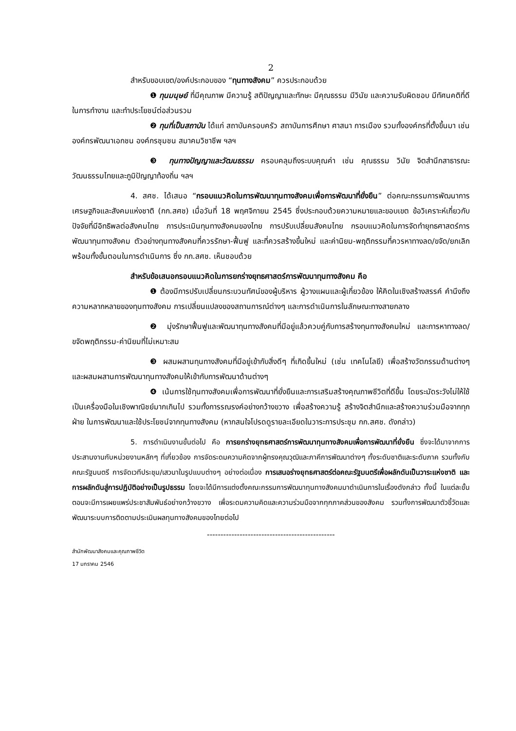2
สำหรับขอบเขต/องค์ประกอบของ “ทุนทางสังคม” ควรประกอบด้วย
❶ ทุนมนุษย์ ที่มีคุณภาพ มีความรู้ สติปัญญาและทักษะ มีคุณธรรม มีวินัย และความรับผิดชอบ มีทัศนคติที่ดีในการทำงาน และทำประโยชน์ต่อส่วนรวม
❷ ทุนที่เป็นสถาบัน ได้แก่ สถาบันครอบครัว สถาบันการศึกษา ศาสนา การเมือง รวมทั้งองค์กรที่ตั้งขึ้นมา เช่น องค์กรพัฒนาเอกชน องค์กรชุมชน สมาคมวิชาชีพ ฯลฯ
❸ ทุนทางปัญญาและวัฒนธรรม ครอบคลุมถึงระบบคุณค่า เช่น คุณธรรม วินัย จิตสำนึกสาธารณะ วัฒนธรรมไทยและภูมิปัญญาท้องถิ่น ฯลฯ
4. สศช. ได้เสนอ “กรอบแนวคิดในการพัฒนาทุนทางสังคมเพื่อการพัฒนาที่ยั่งยืน” ต่อคณะกรรมการพัฒนาการเศรษฐกิจและสังคมแห่งชาติ (กก.สศช) เมื่อวันที่ 18 พฤศจิกายน 2545 ซึ่งประกอบด้วยความหมายและขอบเขต ข้อวิเคราะห์เกี่ยวกับปัจจัยที่มีอิทธิพลต่อสังคมไทย การประเมินทุนทางสังคมของไทย การปรับเปลี่ยนสังคมไทย กรอบแนวคิดในการจัดทำยุทธศาสตร์การพัฒนาทุนทางสังคม ตัวอย่างทุนทางสังคมที่ควรรักษา-ฟื้นฟู และที่ควรสร้างขึ้นใหม่ และค่านิยม-พฤติกรรมที่ควรหาทางลด/ขจัด/ยกเลิก พร้อมทั้งขั้นตอนในการดำเนินการ ซึ่ง กก.สศช. เห็นชอบด้วย
สำหรับข้อเสนอกรอบแนวคิดในการยกร่างยุทธศาสตร์การพัฒนาทุนทางสังคม คือ
❶ ต้องมีการปรับเปลี่ยนกระบวนทัศน์ของผู้บริหาร ผู้วางแผนและผู้เกี่ยวข้อง ให้คิดในเชิงสร้างสรรค์ คำนึงถึงความหลากหลายของทุนทางสังคม การเปลี่ยนแปลงของสถานการณ์ต่างๆ และการดำเนินการในลักษณะทางสายกลาง
❷ มุ่งรักษาฟื้นฟูและพัฒนาทุนทางสังคมที่มีอยู่แล้วควบคู่กับการสร้างทุนทางสังคมใหม่ และการหาทางลด/ขจัดพฤติกรรม-ค่านิยมที่ไม่เหมาะสม
❸ ผสมผสานทุนทางสังคมที่มีอยู่เข้ากับสิ่งดีๆ ที่เกิดขึ้นใหม่ (เช่น เทคโนโลยี) เพื่อสร้างวัตกรรมด้านต่างๆ และผสมผสานการพัฒนาทุนทางสังคมให้เข้ากับการพัฒนาด้านต่างๆ
❹ เน้นการใช้ทุนทางสังคมเพื่อการพัฒนาที่ยั่งยืนและการเสริมสร้างคุณภาพชีวิตที่ดีขึ้น โดยระมัดระวังไม่ให้ใช้เป็นเครื่องมือในเชิงพาณิชย์มากเกินไป รวมทั้งการรณรงค์อย่างกว้างขวาง เพื่อสร้างความรู้ สร้างจิตสำนึกและสร้างความร่วมมือจากทุกฝ่าย ในการพัฒนาและใช้ประโยชน์จากทุนทางสังคม (หากสนใจโปรดดูรายละเอียดในวาระการประชุม กก.สศช. ดังกล่าว)
5. การดำเนินงานขั้นต่อไป คือ การยกร่างยุทธศาสตร์การพัฒนาทุนทางสังคมเพื่อการพัฒนาที่ยั่งยืน ซึ่งจะได้มาจากการประสานงานกับหน่วยงานหลักๆ ที่เกี่ยวข้อง การจัดระดมความคิดจากผู้ทรงคุณวุฒิและภาคีการพัฒนาต่างๆ ทั้งระดับชาติและระดับภาค รวมทั้งกับคณะรัฐมนตรี การจัดเวทีประชุม/เสวนาในรูปแบบต่างๆ อย่างต่อเนื่อง การเสนอร่างยุทธศาสตร์ต่อคณะรัฐมนตรีเพื่อผลักดันเป็นวาระแห่งชาติ และการผลักดันสู่การปฏิบัติอย่างเป็นรูปธรรม โดยจะได้มีการแต่งตั้งคณะกรรมการพัฒนาทุนทางสังคมมาดำเนินการในเรื่องดังกล่าว ทั้งนี้ ในแต่ละขั้นตอนจะมีการเผยแพร่ประชาสัมพันธ์อย่างกว้างขวาง เพื่อระดมความคิดและความร่วมมือจากทุกภาคส่วนของสังคม รวมทั้งการพัฒนาตัวชี้วัดและพัฒนาระบบการติดตามประเมินผลทุนทางสังคมของไทยต่อไป
-----------------------------------------------
สำนักพัฒนาสังคมและคุณภาพชีวิต
17 มกราคม 2546